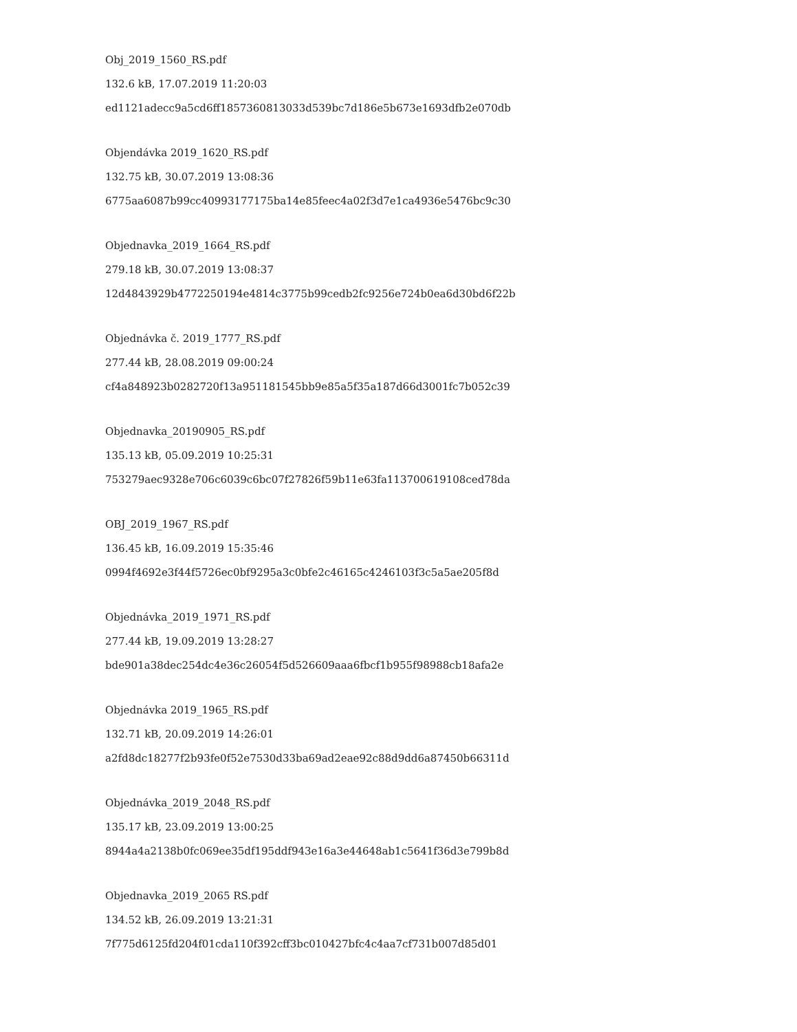Obj_2019_1560_RS.pdf
132.6 kB, 17.07.2019 11:20:03
ed1121adecc9a5cd6ff1857360813033d539bc7d186e5b673e1693dfb2e070db
Objendávka 2019_1620_RS.pdf
132.75 kB, 30.07.2019 13:08:36
6775aa6087b99cc40993177175ba14e85feec4a02f3d7e1ca4936e5476bc9c30
Objednavka_2019_1664_RS.pdf
279.18 kB, 30.07.2019 13:08:37
12d4843929b4772250194e4814c3775b99cedb2fc9256e724b0ea6d30bd6f22b
Objednávka č. 2019_1777_RS.pdf
277.44 kB, 28.08.2019 09:00:24
cf4a848923b0282720f13a951181545bb9e85a5f35a187d66d3001fc7b052c39
Objednavka_20190905_RS.pdf
135.13 kB, 05.09.2019 10:25:31
753279aec9328e706c6039c6bc07f27826f59b11e63fa113700619108ced78da
OBJ_2019_1967_RS.pdf
136.45 kB, 16.09.2019 15:35:46
0994f4692e3f44f5726ec0bf9295a3c0bfe2c46165c4246103f3c5a5ae205f8d
Objednávka_2019_1971_RS.pdf
277.44 kB, 19.09.2019 13:28:27
bde901a38dec254dc4e36c26054f5d526609aaa6fbcf1b955f98988cb18afa2e
Objednávka 2019_1965_RS.pdf
132.71 kB, 20.09.2019 14:26:01
a2fd8dc18277f2b93fe0f52e7530d33ba69ad2eae92c88d9dd6a87450b66311d
Objednávka_2019_2048_RS.pdf
135.17 kB, 23.09.2019 13:00:25
8944a4a2138b0fc069ee35df195ddf943e16a3e44648ab1c5641f36d3e799b8d
Objednavka_2019_2065 RS.pdf
134.52 kB, 26.09.2019 13:21:31
7f775d6125fd204f01cda110f392cff3bc010427bfc4c4aa7cf731b007d85d01